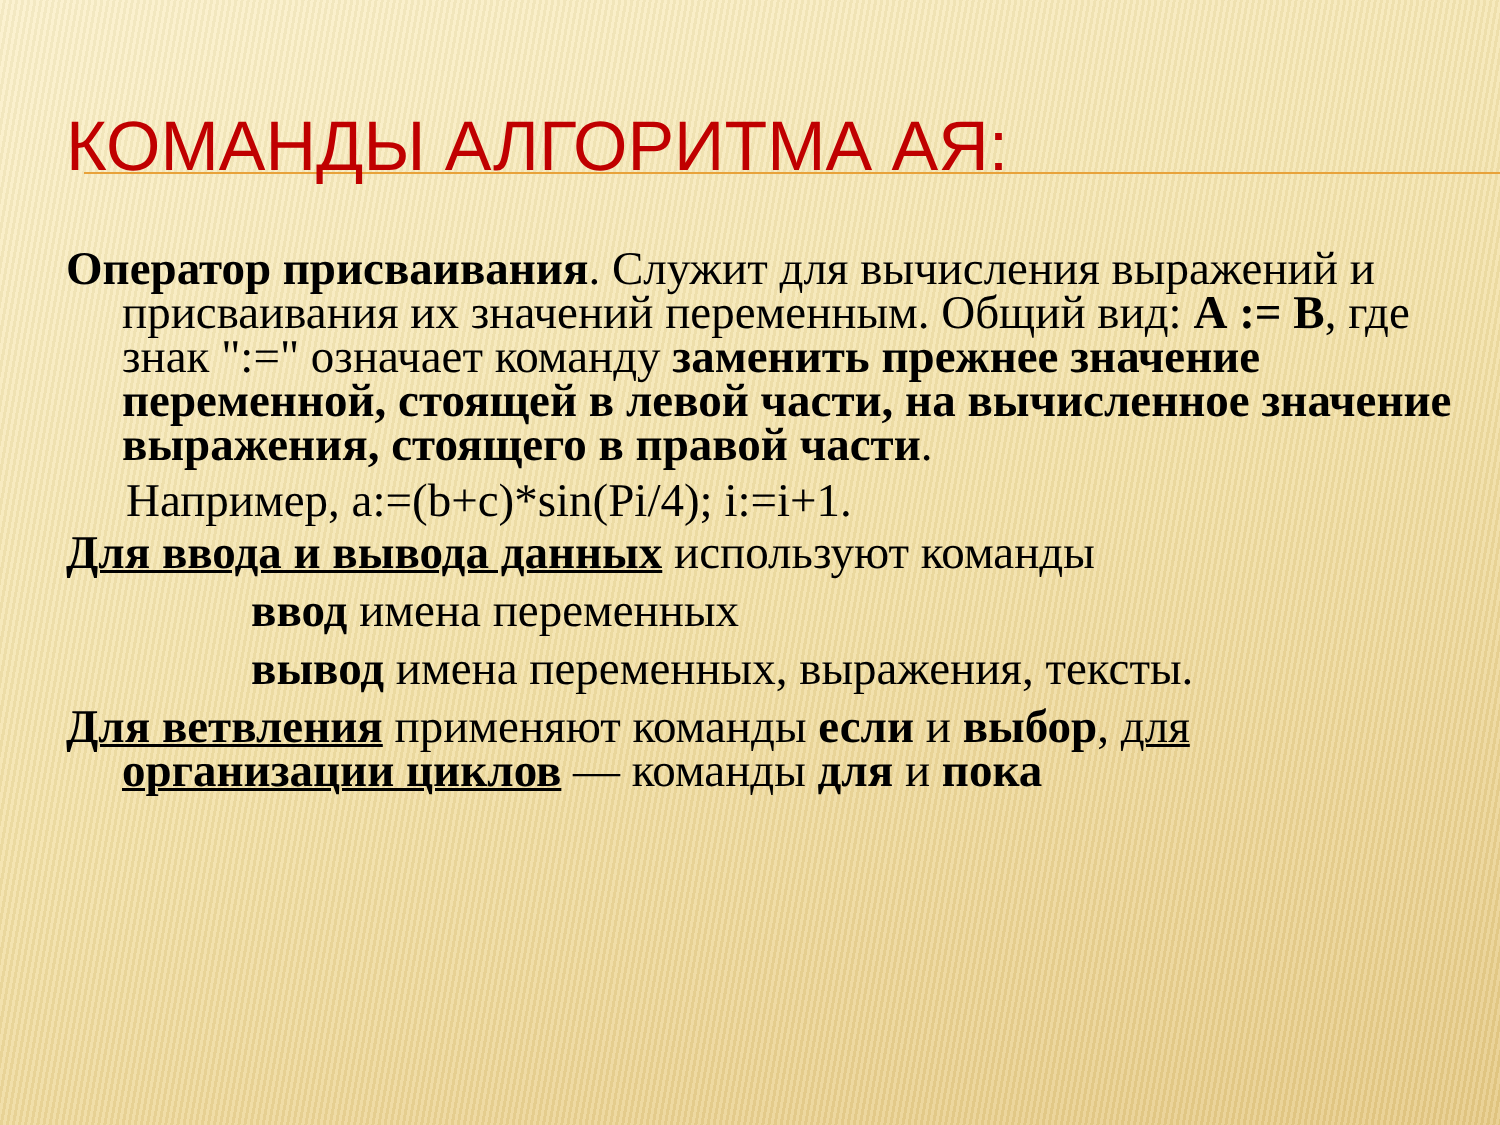КОМАНДЫ АЛГОРИТМА АЯ:
Оператор присваивания. Служит для вычисления выражений и присваивания их значений переменным. Общий вид: А := В, где знак ":=" означает команду заменить прежнее значение переменной, стоящей в левой части, на вычисленное значение выражения, стоящего в правой части.
Например, a:=(b+c)*sin(Pi/4); i:=i+1.
Для ввода и вывода данных используют команды
ввод имена переменных
вывод имена переменных, выражения, тексты.
Для ветвления применяют команды если и выбор, для организации циклов — команды для и пока